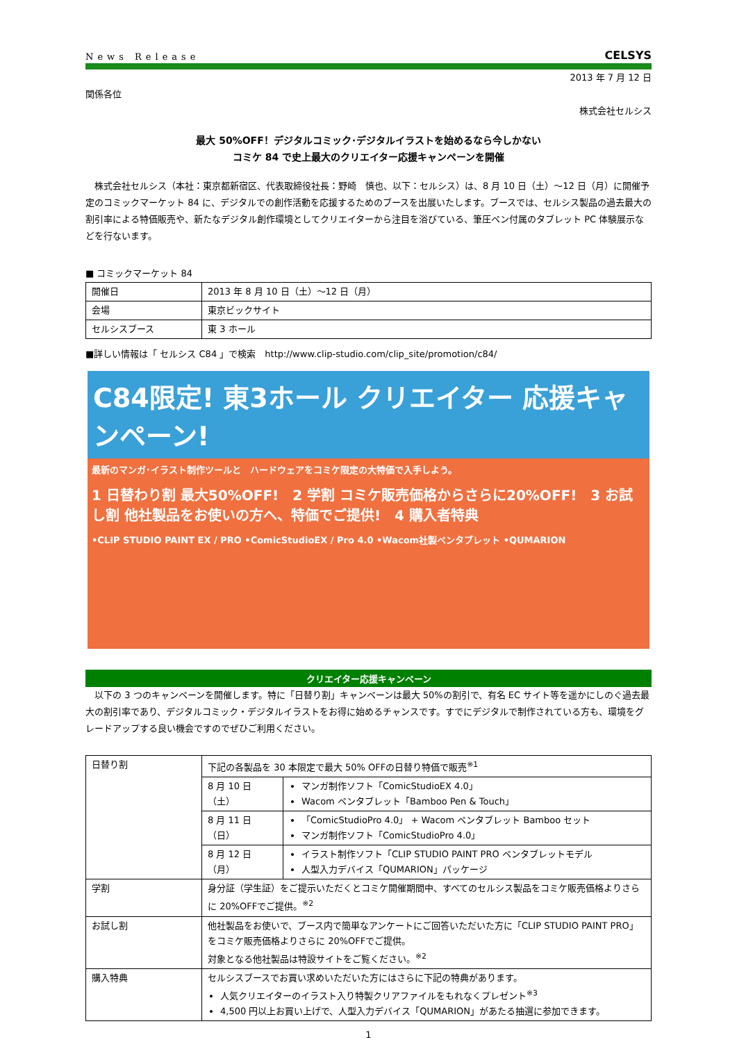News Release CELSYS
2013 年 7 月 12 日
関係各位
株式会社セルシス
最大 50%OFF！デジタルコミック･デジタルイラストを始めるなら今しかない
コミケ 84 で史上最大のクリエイター応援キャンペーンを開催
　株式会社セルシス（本社：東京都新宿区、代表取締役社長：野崎　慎也、以下：セルシス）は、8 月 10 日（土）～12 日（月）に開催予定のコミックマーケット 84 に、デジタルでの創作活動を応援するためのブースを出展いたします。ブースでは、セルシス製品の過去最大の割引率による特価販売や、新たなデジタル創作環境としてクリエイターから注目を浴びている、筆圧ペン付属のタブレット PC 体験展示などを行ないます。
■ コミックマーケット 84
| 開催日 | 2013 年 8 月 10 日（土）～12 日（月） |
| 会場 | 東京ビックサイト |
| セルシスブース | 東 3 ホール |
■詳しい情報は「 セルシス C84 」で検索　http://www.clip-studio.com/clip_site/promotion/c84/
C84限定! 東3ホール クリエイター 応援キャンペーン!
最新のマンガ･イラスト制作ツールと　ハードウェアをコミケ限定の大特価で入手しよう。
1 日替わり割 最大50%OFF!　2 学割 コミケ販売価格からさらに20%OFF!　3 お試し割 他社製品をお使いの方へ、特価でご提供!　4 購入者特典
•CLIP STUDIO PAINT EX / PRO •ComicStudioEX / Pro 4.0 •Wacom社製ペンタブレット •QUMARION
クリエイター応援キャンペーン
　以下の 3 つのキャンペーンを開催します。特に「日替り割」キャンペーンは最大 50%の割引で、有名 EC サイト等を遥かにしのぐ過去最大の割引率であり、デジタルコミック・デジタルイラストをお得に始めるチャンスです。すでにデジタルで制作されている方も、環境をグレードアップする良い機会ですのでぜひご利用ください。
| 日替り割 | 下記の各製品を 30 本限定で最大 50% OFFの日替り特価で販売<sup>※1</sup> | |
| | 8 月 10 日（土） | マンガ制作ソフト「ComicStudioEX 4.0」 Wacom ペンタブレット「Bamboo Pen & Touch」 |
| | 8 月 11 日（日） | 「ComicStudioPro 4.0」 + Wacom ペンタブレット Bamboo セット マンガ制作ソフト「ComicStudioPro 4.0」 |
| | 8 月 12 日（月） | イラスト制作ソフト「CLIP STUDIO PAINT PRO ペンタブレットモデル 人型入力デバイス「QUMARION」パッケージ |
| 学割 | 身分証（学生証）をご提示いただくとコミケ開催期間中、すべてのセルシス製品をコミケ販売価格よりさらに 20%OFFでご提供。<sup>※2</sup> | |
| お試し割 | 他社製品をお使いで、ブース内で簡単なアンケートにご回答いただいた方に「CLIP STUDIO PAINT PRO」をコミケ販売価格よりさらに 20%OFFでご提供。 対象となる他社製品は特設サイトをご覧ください。<sup>※2</sup> | |
| 購入特典 | セルシスブースでお買い求めいただいた方にはさらに下記の特典があります。 人気クリエイターのイラスト入り特製クリアファイルをもれなくプレゼント<sup>※3</sup> 4,500 円以上お買い上げで、人型入力デバイス「QUMARION」があたる抽選に参加できます。 | |
1